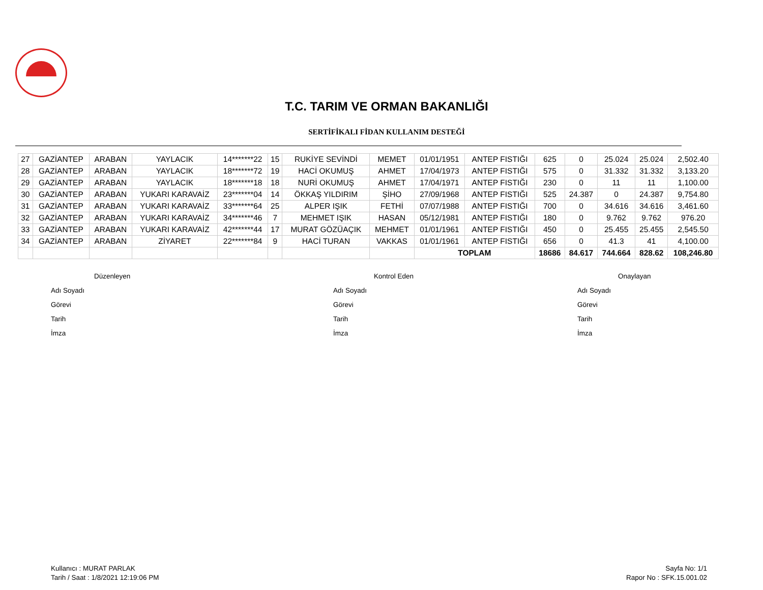T.C. TARIM VE ORMAN BAKANLIĞI
SERTİFİKALI FİDAN KULLANIM DESTEĞİ
| 27 | GAZİANTEP | ARABAN | YAYLACIK | 14*******22 | 15 | RUKİYE SEVİNDİ | MEMET | 01/01/1951 | ANTEP FISTIĞI | 625 | 0 | 25.024 | 25.024 | 2,502.40 |
| 28 | GAZİANTEP | ARABAN | YAYLACIK | 18*******72 | 19 | HACİ OKUMUŞ | AHMET | 17/04/1973 | ANTEP FISTIĞI | 575 | 0 | 31.332 | 31.332 | 3,133.20 |
| 29 | GAZİANTEP | ARABAN | YAYLACIK | 18*******18 | 18 | NURİ OKUMUŞ | AHMET | 17/04/1971 | ANTEP FISTIĞI | 230 | 0 | 11 | 11 | 1,100.00 |
| 30 | GAZİANTEP | ARABAN | YUKARI KARAVAİZ | 23*******04 | 14 | ÖKKAŞ YILDIRIM | ŞİHO | 27/09/1968 | ANTEP FISTIĞI | 525 | 24.387 | 0 | 24.387 | 9,754.80 |
| 31 | GAZİANTEP | ARABAN | YUKARI KARAVAİZ | 33*******64 | 25 | ALPER IŞIK | FETHİ | 07/07/1988 | ANTEP FISTIĞI | 700 | 0 | 34.616 | 34.616 | 3,461.60 |
| 32 | GAZİANTEP | ARABAN | YUKARI KARAVAİZ | 34*******46 | 7 | MEHMET IŞIK | HASAN | 05/12/1981 | ANTEP FISTIĞI | 180 | 0 | 9.762 | 9.762 | 976.20 |
| 33 | GAZİANTEP | ARABAN | YUKARI KARAVAİZ | 42*******44 | 17 | MURAT GÖZÜAÇIK | MEHMET | 01/01/1961 | ANTEP FISTIĞI | 450 | 0 | 25.455 | 25.455 | 2,545.50 |
| 34 | GAZİANTEP | ARABAN | ZİYARET | 22*******84 | 9 | HACİ TURAN | VAKKAS | 01/01/1961 | ANTEP FISTIĞI | 656 | 0 | 41.3 | 41 | 4,100.00 |
| | | | | | | | | TOPLAM | | 18686 | 84.617 | 744.664 | 828.62 | 108,246.80 |
Düzenleyen
Adı Soyadı
Görevi
Tarih
İmza
Kontrol Eden
Adı Soyadı
Görevi
Tarih
İmza
Onaylayan
Adı Soyadı
Görevi
Tarih
İmza
Kullanıcı : MURAT PARLAK
Tarih / Saat : 1/8/2021 12:19:06 PM
Sayfa No: 1/1
Rapor No : SFK.15.001.02